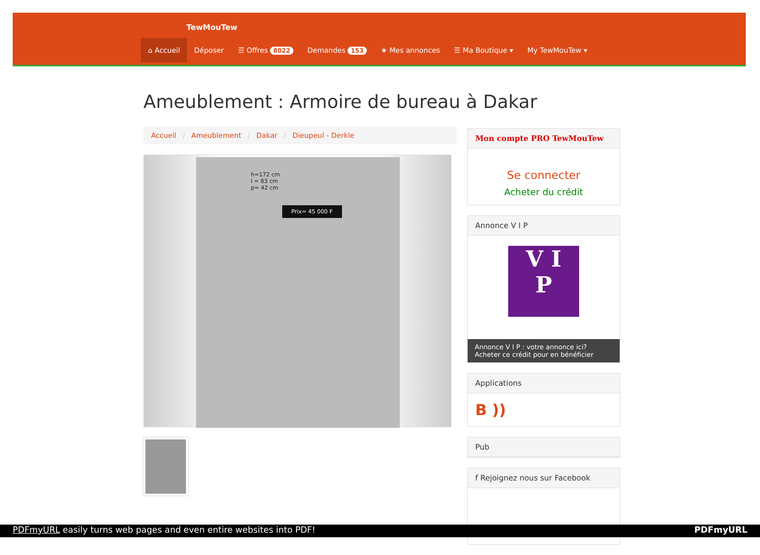TewMouTew
⌂ Accueil Déposer ☰ Offres 8022 Demandes 153 ★ Mes annonces ☰ Ma Boutique ▾ My TewMouTew ▾
Ameublement : Armoire de bureau à Dakar
Accueil / Ameublement / Dakar / Dieupeul - Derkle
h=172 cm
l = 83 cm
p= 42 cm
Prix= 45 000 F
Mon compte PRO TewMouTew
Se connecter
Acheter du crédit
Annonce V I P
V I
P
Annonce V I P : votre annonce ici?
Acheter ce crédit pour en bénéficier
Applications
B ))
Pub
f Rejoignez nous sur Facebook
PDFmyURL easily turns web pages and even entire websites into PDF! PDFmyURL